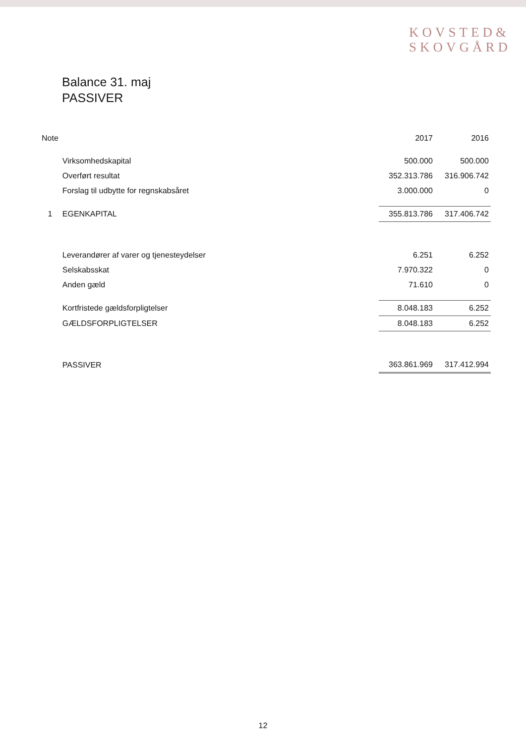KOVSTED&
SKOVGÅRD
Balance 31. maj
PASSIVER
| Note | | 2017 | 2016 |
| --- | --- | --- | --- |
| | Virksomhedskapital | 500.000 | 500.000 |
| | Overført resultat | 352.313.786 | 316.906.742 |
| | Forslag til udbytte for regnskabsåret | 3.000.000 | 0 |
| 1 | EGENKAPITAL | 355.813.786 | 317.406.742 |
| | Leverandører af varer og tjenesteydelser | 6.251 | 6.252 |
| | Selskabsskat | 7.970.322 | 0 |
| | Anden gæld | 71.610 | 0 |
| | Kortfristede gældsforpligtelser | 8.048.183 | 6.252 |
| | GÆLDSFORPLIGTELSER | 8.048.183 | 6.252 |
| | PASSIVER | 363.861.969 | 317.412.994 |
12